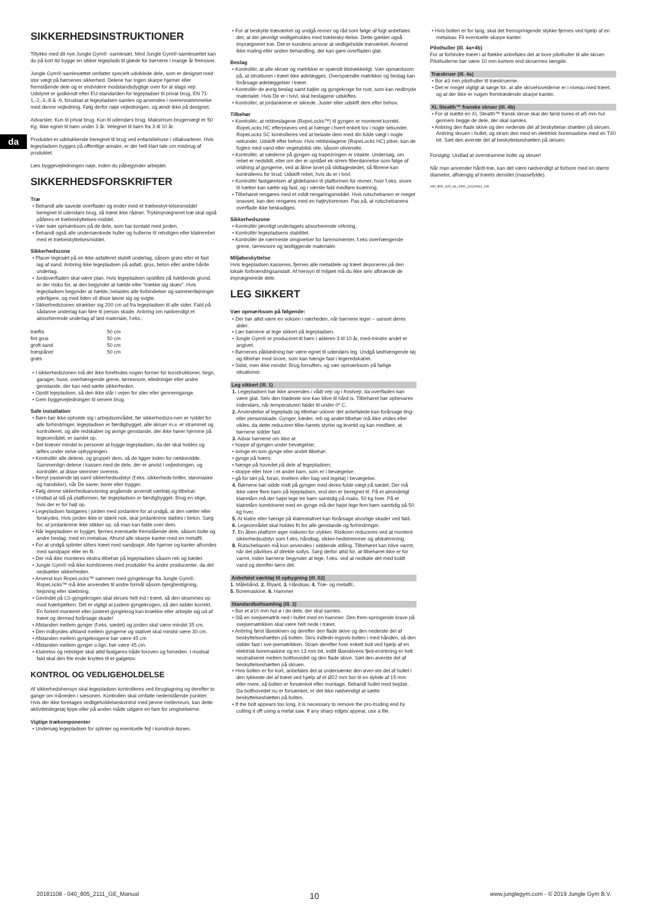da
SIKKERHEDSINSTRUKTIONER
Tillykke med dit nye Jungle Gym® -samlesæt. Med Jungle Gym®-samlesættet kan du på kort tid bygge en sikker legeplads til glæde for børnene i mange år fremover.
Jungle Gym®-samlesættet omfatter specielt udviklede dele, som er designet med stor vægt på børnenes sikkerhed. Delene har ingen skarpe hjørner eller fremstående dele og er endvidere modstandsdygtige over for al slags vejr. Udstyret er godkendt efter EU-standarden for legepladser til privat brug, EN 71-1,-2,-3,-8 & -9, forudsat at legepladsen samles og anvendes i overensstemmelse med denne vejledning. Følg derfor nøje vejledningen, og ændr ikke på designet.
Advarsler. Kun til privat brug. Kun til udendørs brug. Maksimum brugervægt er 50 Kg. Ikke egnet til børn under 3 år. Velegnet til børn fra 3 til 10 år.
Produktet er udelukkende beregnet til brug ved enfamiliehuse i villakvarterer. Hvis legepladsen bygges på offentlige arealer, er der helt klart tale om misbrug af produktet.
Læs byggevejledningen nøje, inden du påbegynder arbejdet.
SIKKERHEDSFORSKRIFTER
Træ
• Behandl alle savede overflader og ender med et træbeskyt-telsesmiddel beregnet til udendørs brug, så træet ikke rådner. Trykimprægneret træ skal også påføres et træbeskyttelses-middel.
• Vær især opmærksom på de dele, som har kontakt med jorden.
• Behandl også alle undersænkede huller og hullerne til rebstigen eller klatrerebet med et træbeskyttelsesmiddel.
Sikkerhedszone
• Placer legesæt på en ikke asfalteret stabilt underlag, såsom græs eller et fast lag af sand. Anbring ikke legepladsen på asfalt, grus, beton eller andre hårde underlag.
• Jordoverfladen skal være plan. Hvis legepladsen opstilles på hældende grund, er der risiko for, at den begynder at hælde eller “trække sig skæv”. Hvis legepladsen begynder at hælde, belastes alle forbindelser og sammenføjninger yderligere, og med tiden vil disse løsne sig og svigte.
• Sikkerhedszonen strækker sig 200 cm ud fra legepladsen til alle sider. Fald på sådanne underlag kan føre til person skade. Anbring om nødvendigt et absorberende underlag af løst materiale, f.eks.:
| træflis | 50 cm |
| fint grus | 50 cm |
| groft sand | 50 cm |
| træspåner | 50 cm |
| græs | |
• I sikkerhedszonen må der ikke forefindes nogen former for konstruktioner, hegn, garager, huse, overhængende grene, tørresnore, elledninger eller andre genstande, der kan ned-sætte sikkerheden.
• Opstil lejepladsen, så den ikke står i vejen for stier eller gennemgange.
• Gem byggevejledningen til senere brug.
Safe installation
• Børn bør ikke opholde sig i arbejdsområdet, før sikkerhedszo-nen er ryddet for alle forhindringer, legepladsen er færdigbygget, alle skruer m.v. er strammet og kontrolleret, og alle redskaber og øvrige genstande, der ikke hører hjemme på legeområdet, er samlet op.
• Det kræver mindst to personer at bygge legepladsen, da der skal holdes og løftes under selve opbygningen.
• Kontrollér alle delene, og gruppér dem, så de ligger inden for rækkevidde. Sammenlign delene i kassen med de dele, der er anvist i vejledningen, og kontrollér, at disse stemmer overens.
• Benyt passende tøj samt sikkerhedsudstyr (f.eks. sikkerheds-briller, støvmaske og handsker), når De saver, borer eller bygger.
• Følg denne sikkerhedsanvisning angående anvendt værktøj og tilbehør.
• Undlad at stå på platformen, før legepladsen er færdigbygget. Brug en stige, hvis der er for højt op.
• Legepladsen fastgøres i jorden med jordankre for at undgå, at den vælter eller forskydes. Hvis jorden ikke er stærk nok, skal jordankrene støbes i beton. Sørg for, at jordankrene ikke stikker op, så man kan falde over dem.
• Når legepladsen er bygget, fjernes eventuelle fremstående dele, såsom bolte og andre beslag, med en metalsav. Afrund alle skarpe kanter med en metalfil.
• For at undgå splinter slibes træet med sandpapir. Alle hjørner og kanter afrundes med sandpapir eller en fil.
• Der må ikke monteres ekstra tilbehør på legepladsen såsom reb og kæder.
• Jungle Gym® må ikke kombineres med produkter fra andre producenter, da det nedsætter sikkerheden.
• Anvend kun RopeLocks™ sammen med gyngekroge fra Jungle Gym®. RopeLocks™ må ikke anvendes til andre formål såsom bjergbestigning, hejsning eller slæbning.
• Gevindet på LS-gyngekrogen skal skrues helt ind i træet, så den strammes op mod tværbjælken. Det er vigtigt at justere gyngekrogen, så den sidder korrekt. En forkert monteret eller justeret gyngekrog kan knække eller arbejde sig ud af træet og dermed forårsage skade!
• Afstanden mellem gynger (f.eks. sædet) og jorden skal være mindst 35 cm.
• Den indbyrdes afstand mellem gyngerne og stativet skal mindst være 30 cm.
• Afstanden mellem gyngekrogene bør være 45 cm
• Afstanden mellem gynger o.lign. bør være 45 cm.
• Klatretov og rebstiger skal altid fastgøres både foroven og forneden. I modsat fald skal den frie ende knyttes til et galgetov.
KONTROL OG VEDLIGEHOLDELSE
Af sikkerhedshensyn skal legepladsen kontrolleres ved ibrugtagning og derefter to gange om måneden i sæsonen. Kontrollen skal omfatte nedenstående punkter. Hvis der ikke foretages vedligeholdelseskontrol med jævne mellemrum, kan dette aktivitetslegetøj tippe eller på anden måde udgøre en fare for omgivelserne.
Vigtige trækomponenter
• Undersøg legepladsen for splinter og eventuelle fejl i konstruk-tionen.
• For at beskytte træværket og undgå revner og råd som følge af fugt anbefales det, at der jævnligt vedligeholdes med træbesky-ttelse. Dette gælder også imprægneret træ. Det er kundens ansvar at vedligeholde træværket. Anvend ikke maling eller anden behandling, der kan gøre overfladen glat.
Beslag
• Kontrollér, at alle skruer og møtrikker er spændt tilstrækkeligt. Vær opmærksom på, at strukturen i træet ikke ødelægges. Overspændte møtrikker og beslag kan forårsage ødelæggelser i træet.
• Kontrollér de øvrig beslag samt bøjler og gyngekroge for rust, som kan nedbryde materialet. Hvis De er i tvivl, skal beslagene udskiftes.
• Kontroller, at jordankrene er sikrede. Juster eller udskift dem efter behov.
Tilbehør
• Kontrollér, at rebbeslagene (RopeLocks™) til gyngen er monteret korrekt. RopeLocks HC efterprøves ved at hænge i hvert enkelt tov i nogle sekunder. RopeLocks SC kontrolleres ved at belaste dem med din fulde vægt i nogle sekunder. Udskift efter behov. Hvis rebbeslagene (RopeLocks HC) piber, kan de fugtes med vand eller vegetabilsk olie, såsom olivenolie.
• Kontrollér, at sæderne på gyngen og trapezringen er intakte. Undersøg, om rebet er nedslidt, eller om der er opstået ek-strem fiberdannelse som følge af vridning af gyngerne, ved at åbne tovet på slidtagestedet, så fibrene kan kontrolleres for brud. Udskift rebet, hvis du er i tvivl.
• Kontrollér fastgørelsen af glidebanen til platformen for revner, hvor f.eks. snore til hætter kan sætte sig fast, og i værste fald medføre kvælning.
• Tilbehøret rengøres med et mildt rengøringsmiddel. Hvis rutschebanen er meget snavset, kan den rengøres med en højtryksrenser. Pas på, at rutschebanens overflade ikke beskadiges.
Sikkerhedszone
• Kontrollér jævnligt underlagets absorberende virkning.
• Kontrollér legepladsens stabilitet.
• Kontrollér de nærmeste omgivelser for faremomenter, f.eks overhængende grene, tørresnore og løstliggende materialer.
Miljøbeskyttelse
Hvis legepladsen kasseres, fjernes alle metaldele og træet deponeres på den lokale forbrændingsanstalt. Af hensyn til miljøet må du ikke selv afbrænde de imprægnerede dele.
LEG SIKKERT
Vær opmærksom på følgende:
• Der bør altid være en voksen i nærheden, når børnene leger – uanset deres alder.
• Lær børnene at lege sikkert på legepladsen.
• Jungle Gym® er produceret til børn i alderen 3 til 10 år, med-mindre andet er angivet.
• Børnenes påklædning bør være egnet til udendørs leg. Undgå løsthængende tøj og tilbehør med snore, som kan hænge fast i legeredskabet.
• Sidst, men ikke mindst: Brug fornuften, og vær opmærksom på farlige situationer.
Leg sikkert (ill. 1)
1. Legepladsen bør ikke anvendes i vådt vejr og i frostvejr, da overfladen kan være glat. Selv den blødeste sne kan blive til hård is. Tilbehøret bør opbevares indendørs, når temperaturen falder til under 0º C.
2. Anvendelse af legeplads og tilbehør udover det anbefalede kan forårsage ting- eller personskade. Gynger, kæder, reb og andet tilbehør må ikke vrides eller vikles, da dette reducerer tilbe-hørets styrke og levetid og kan medføre, at børnene sidder fast.
3. Advar børnene om ikke at
• hoppe af gyngen under bevægelse;
• svinge en tom gynge eller andet tilbehør;
• gynge på tværs;
• hænge på hovedet på dele af legepladsen;
• stoppe eller hive i et andet barn, som er i bevægelse;
• gå for tæt på, foran, imellem eller bag ved legetøj i bevægelse.
4. Børnene bør sidde midt på gyngen med deres fulde vægt på sædet. Der må ikke være flere børn på lejepladsen, end den er beregnet til. På et almindeligt klatretårn må der højst lege tre børn samtidig på maks. 50 kg hver. På et klatretårn kombineret med en gynge må der højst lege fem børn samtidig på 50 kg hver.
5. At klatre eller hænge på klatrestativet kan forårsage alvorlige skader ved fald.
6. Legeområdet skal holdes fri for alle genstande og forhindringer.
7. En åben platform øger risikoen for ulykker. Risikoen reduceres ved at montere sikkerhedsudstyr som f.eks. håndtag, sikker-hedstremmer og afskærmning.
8. Rutschebanen må kun anvendes i siddende stilling. Tilbehøret kan blive varmt, når det påvirkes af direkte sollys. Sørg derfor altid for, at tilbehøret ikke er for varmt, inden børnene begynder at lege, f.eks. ved at nedkøle det med koldt vand og derefter tørre det.
Anbefalet værktøj til opbygning (ill. 02)
1. Målebånd, 2. Blyant, 3. Håndsav, 4. Træ- og metalfil..
5. Boremaskine, 6. Hammer
Standardboltsamling (ill. 3)
• Bor et ø10 mm hul ø i de dele, der skal samles.
• Slå en svejsemøtrik ned i hullet med en hammer. Den frem-springende krave på svejsemøtrikken skal være helt nede i træet.
• Anbring først låseskiven og derefter den flade skive og den nederste del af beskyttelseshætten på bolten. Skru indledn-ingsvis bolten i med hånden, så den sidder fast i sve-jsemøtrikken. Stram derefter hver enkelt bolt ved hjælp af en elektrisk boremaskine og en 13 mm bit, indtil låseskivens fjed-ervirkning er helt neutraliseret mellem bolthovedet og den flade skive. Sæt den øverste del af beskyttelseshætten på skruen.
• Hvis bolten er for kort, anbefales det at undersænke den øver-ste del af hullet i den tykkeste del af træet ved hjælp af et Ø22 mm bor til en dybde af 15 mm eller mere, så bolten er forsænket efter montage. Behandl hullet med bejdse. Da bolthovedet nu er forsænket, er det ikke nødvendigt at sætte beskyttelseshætten på bolten.
• If the bolt appears too long, it is necessary to remove the pro-truding end by cutting it off using a metal saw. If any sharp edges appear, use a file.
• Hvis bolten er for lang, skal det fremspringende stykke fjernes ved hjælp af en metalsav. Fil eventuelle skarpe kanter.
Pilothuller (ill. 4a+4b)
For at forhindre træet i at flække anbefales det at bore pilothuller til alle skruer. Pilothullerne bør være 10 mm kortere end skruernes længde.
Træskruer (ill. 4a)
• Bor ø3 mm pilothuller til træskruerne.
• Det er meget vigtigt at sørge for, at alle skruehovederne er i niveau med træet, og at der ikke er nogen fremtrædende skarpe kanter.
XL Stealth™ franske skruer (ill. 4b)
• For at isætte en XL Stealth™ fransk skrue skal der først bores et ø5 mm hul gennem begge de dele, der skal samles.
• Anbring den flade skive og den nederste del af beskyttelse shætten på skruen. Anbring skruen i hullet, og stram den med en elektrisk boremaskine med en T40 bit. Sæt den øverste del af beskyttelseshætten på skruen.
Forsigtig: Undlad at overstramme bolte og skruer!
Når man anvender hårdt-træ, kan det være nødvendigt at forbore med en større diameter, afhængig af træets densitet (massefylde).
040_805_GSI_da_0300_20120911_nlA
20181108 - 040_805_2111_GE_Manual 10 www.junglegym.com - © 2019 Jungle Gym B.V.